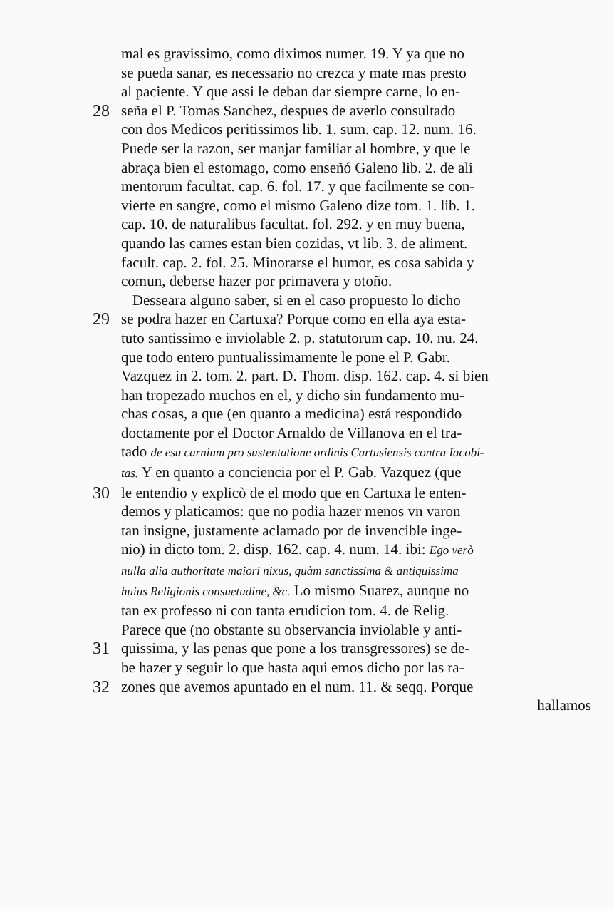mal es gravissimo, como diximos numer. 19. Y ya que no
se pueda sanar, es necessario no crezca y mate mas presto
al paciente. Y que assi le deban dar siempre carne, lo en-
28 seña el P. Tomas Sanchez, despues de averlo consultado
con dos Medicos peritissimos lib. 1. sum. cap. 12. num. 16.
Puede ser la razon, ser manjar familiar al hombre, y que le
abraça bien el estomago, como enseñó Galeno lib. 2. de ali
mentorum facultat. cap. 6. fol. 17. y que facilmente se con-
vierte en sangre, como el mismo Galeno dize tom. 1. lib. 1.
cap. 10. de naturalibus facultat. fol. 292. y en muy buena,
quando las carnes estan bien cozidas, vt lib. 3. de aliment.
facult. cap. 2. fol. 25. Minorarse el humor, es cosa sabida y
comun, deberse hazer por primavera y otoño.
Desseara alguno saber, si en el caso propuesto lo dicho
29 se podra hazer en Cartuxa? Porque como en ella aya esta-
tuto santissimo e inviolable 2. p. statutorum cap. 10. nu. 24.
que todo entero puntualissimamente le pone el P. Gabr.
Vazquez in 2. tom. 2. part. D. Thom. disp. 162. cap. 4. si bien
han tropezado muchos en el, y dicho sin fundamento mu-
chas cosas, a que (en quanto a medicina) está respondido
doctamente por el Doctor Arnaldo de Villanova en el tra-
tado de esu carnium pro sustentatione ordinis Cartusiensis contra Iacobi-
tas. Y en quanto a conciencia por el P. Gab. Vazquez (que
30 le entendio y explicò de el modo que en Cartuxa le enten-
demos y platicamos: que no podia hazer menos vn varon
tan insigne, justamente aclamado por de invencible inge-
nio) in dicto tom. 2. disp. 162. cap. 4. num. 14. ibi: Ego verò
nulla alia authoritate maiori nixus, quàm sanctissima & antiquissima
huius Religionis consuetudine, &c. Lo mismo Suarez, aunque no
tan ex professo ni con tanta erudicion tom. 4. de Relig.
Parece que (no obstante su observancia inviolable y anti-
31 quissima, y las penas que pone a los transgressores) se de-
be hazer y seguir lo que hasta aqui emos dicho por las ra-
32 zones que avemos apuntado en el num. 11. & seqq. Porque
hallamos